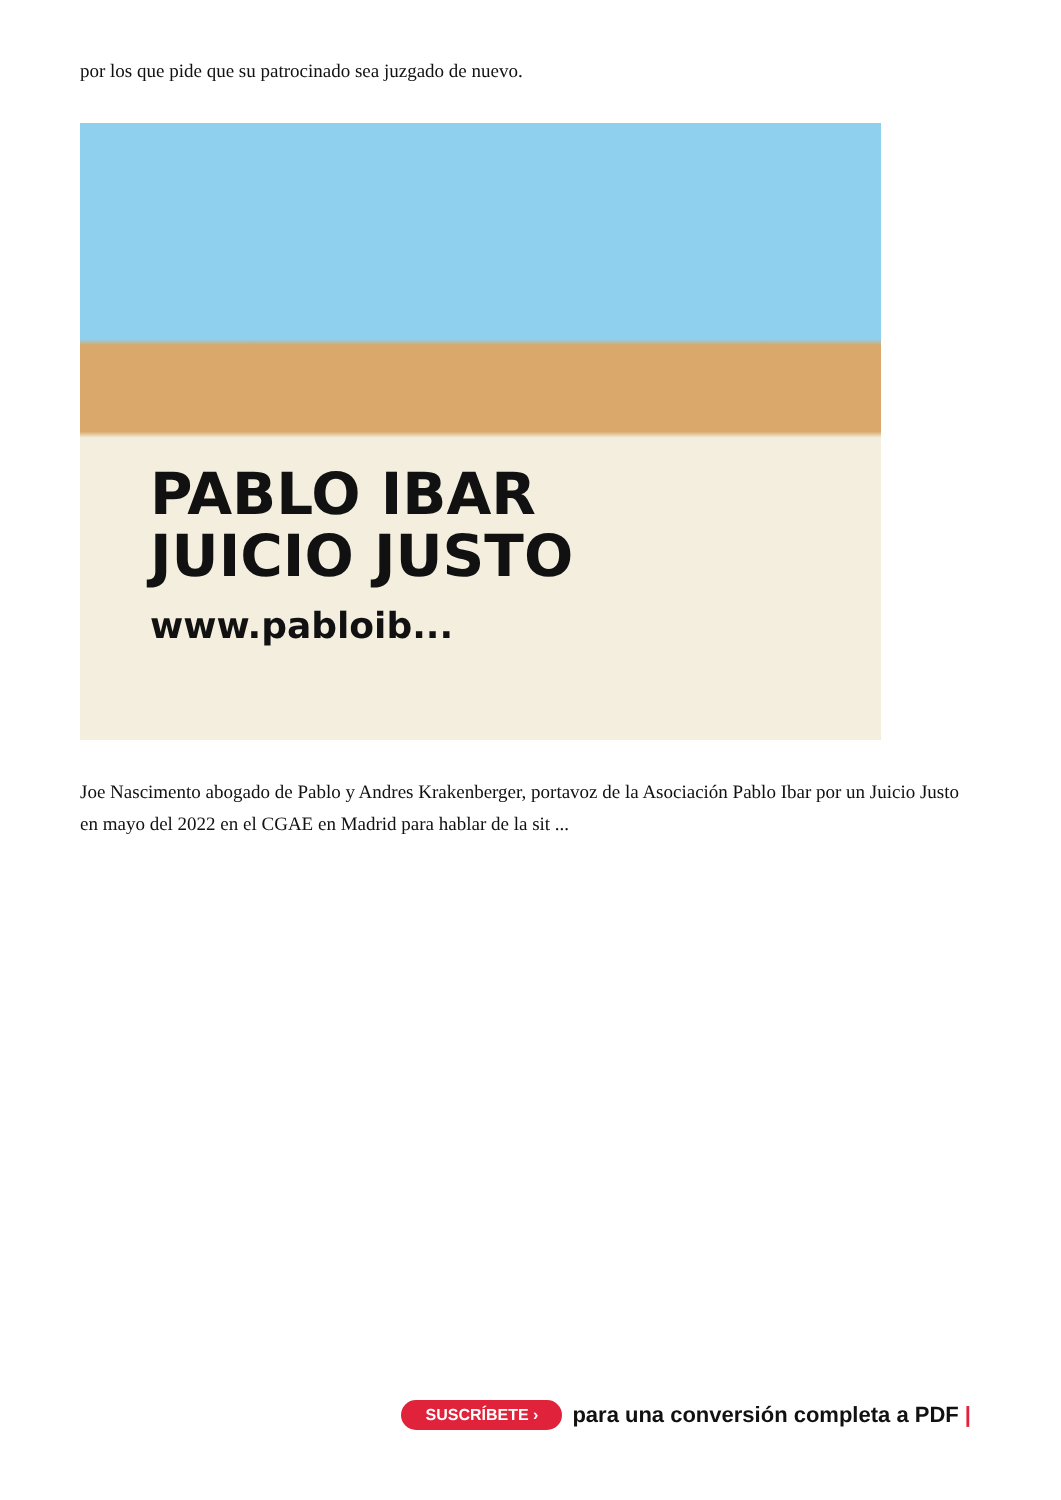por los que pide que su patrocinado sea juzgado de nuevo.
PABLO IBAR
JUICIO JUSTO
www.pabloib...
Joe Nascimento abogado de Pablo y Andres Krakenberger, portavoz de la Asociación Pablo Ibar por un Juicio Justo en mayo del 2022 en el CGAE en Madrid para hablar de la sit ...
SUSCRÍBETE › para una conversión completa a PDF |